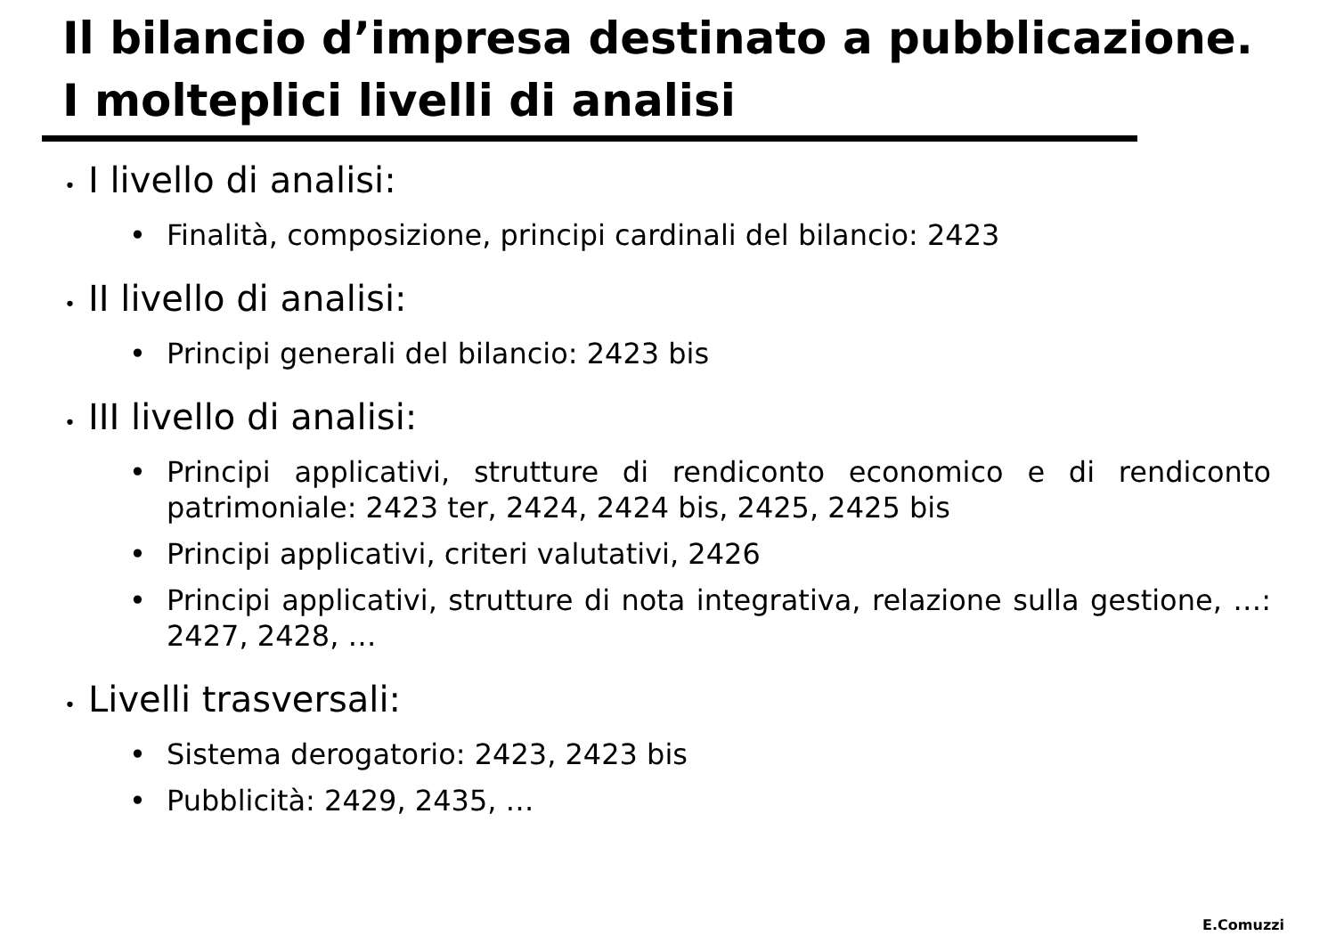Il bilancio d’impresa destinato a pubblicazione.
I molteplici livelli di analisi
• I livello di analisi:
• Finalità, composizione, principi cardinali del bilancio: 2423
• II livello di analisi:
• Principi generali del bilancio: 2423 bis
• III livello di analisi:
• Principi applicativi, strutture di rendiconto economico e di rendiconto patrimoniale: 2423 ter, 2424, 2424 bis, 2425, 2425 bis
• Principi applicativi, criteri valutativi, 2426
• Principi applicativi, strutture di nota integrativa, relazione sulla gestione, …: 2427, 2428, …
• Livelli trasversali:
• Sistema derogatorio: 2423, 2423 bis
• Pubblicità: 2429, 2435, …
E.Comuzzi